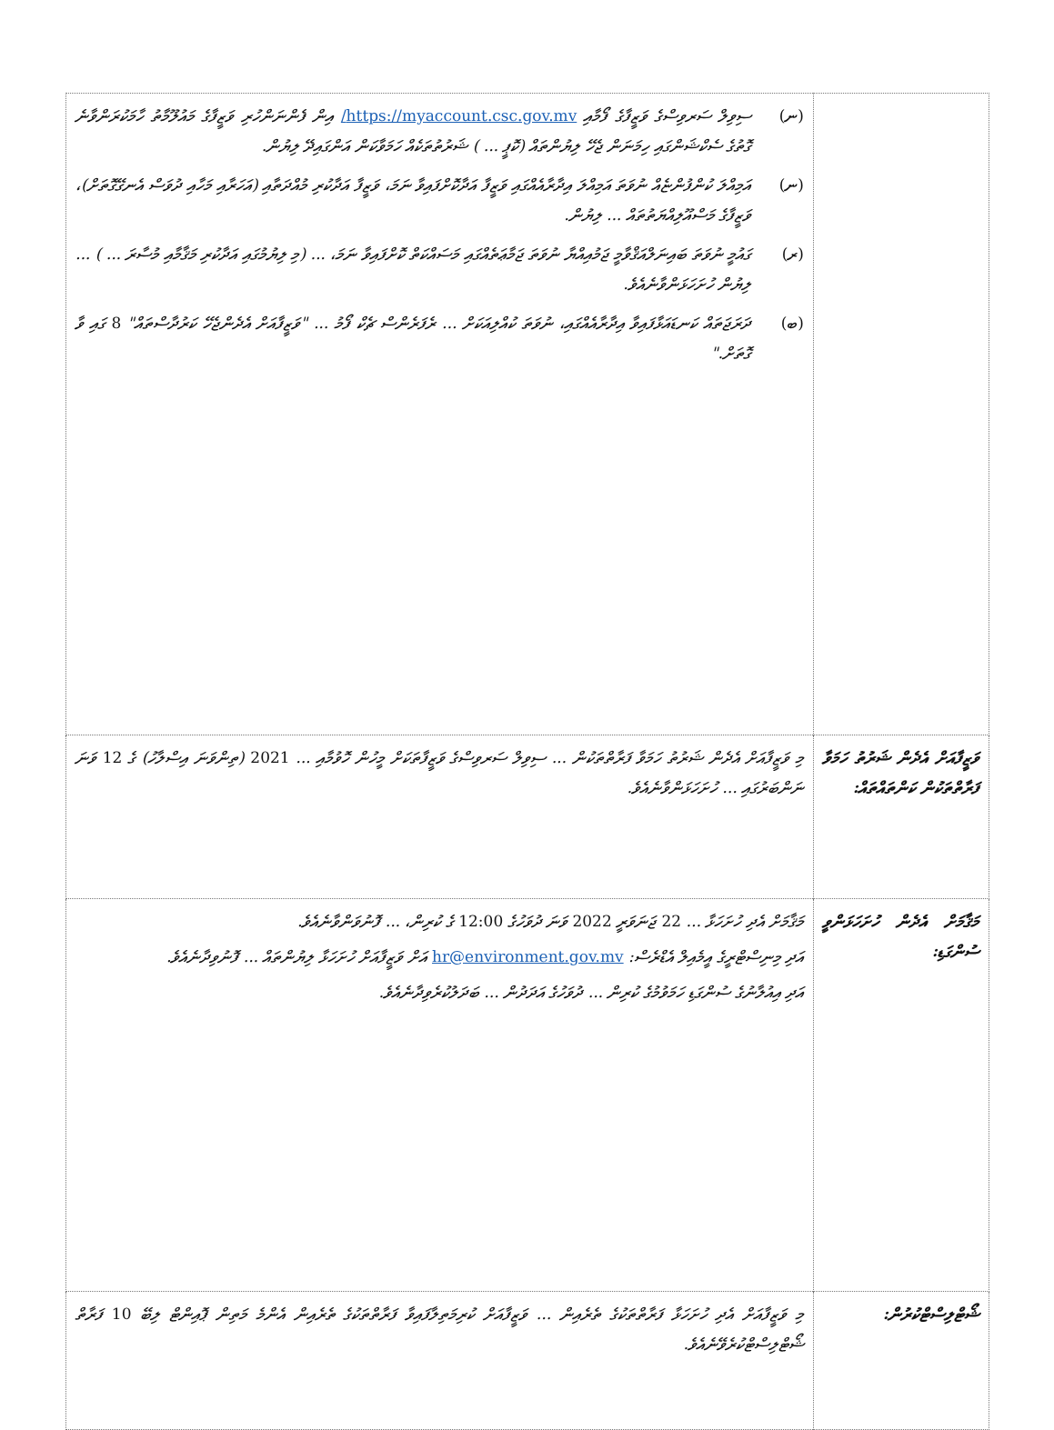| | (ނ) ސިވިލް ސަރވިސްގެ ވަޒީފާގެ ފޯމާއި https://myaccount.csc.gov.mv/ އިން ފެންނަންހުރި ވަޒީފާގެ މައުލޫމާތު ހާމަކުރަންވާނެ ގޮތުގެ ސެކްޝަންގައި ހިމަނަން ޖެހޭ ލިޔުންތައް (ކޮޕީ ... ) ޝަރުތުތަކެއް ހަމަވާކަން އަންގައިދޭ ލިޔުން. (ނ) އަމިއްލަ ކުންފުންޏެއް ނުވަތަ އަމިއްލަ އިދާރާއެއްގައި ވަޒީފާ އަދާކޮށްފައިވާ ނަމަ، ވަޒީފާ އަދާކުރި މުއްދަތާއި (އަހަރާއި މަހާއި ދުވަސް އެނގޭގޮތަށް)، ވަޒީފާގެ މަސްއޫލިއްޔަތުތައް ... ލިޔުން. (ރ) ގައުމީ ނުވަތަ ބައިނަލްއަޤްވާމީ ޖަމުއިއްޔާ ނުވަތަ ޖަމާޢަތެއްގައި މަސައްކަތް ކޮށްފައިވާ ނަމަ، ... (މި ލިޔުމުގައި އަދާކުރި މަޤާމާއި މުސާރަ ... ) ... ލިޔުން ހުށަހަޅަންވާނެއެވެ. (ބ) ދަރަޖަތައް ކަނޑައަޅާފައިވާ އިދާރާއެއްގައި، ނުވަތަ ކުއްލިއަކަށް ... ރެފަރެންސް ޗެކް ފޯމު ... "ވަޒީފާއަށް އެދެންޖެހޭ ކަރުދާސްތައް" 8 ގައި ވާ ގޮތަށް." |
| ވަޒީފާއަށް އެދެން ޝަރުތު ހަމަވާ ފަރާތްތަކުން ކަންތައްތައް: | މި ވަޒީފާއަށް އެދެން ޝަރުތު ހަމަވާ ފަރާތްތަކުން ... ސިވިލް ސަރވިސްގެ ވަޒީފާތަކަށް މީހުން ހޮވުމާއި ... 2021 (ތިންވަނަ އިސްލާހު) ގެ 12 ވަނަ ނަންބަރުގައި ... ހުށަހަޅަންވާނެއެވެ. |
| މަޤާމަށް އެދެން ހުށަހަޅަންވީ ސުންގަޑި: | މަޤާމަށް އެދި ހުށަހަޅާ ... 22 ޖަނަވަރީ 2022 ވަނަ ދުވަހުގެ 12:00 ގެ ކުރިން، ... ފޮނުވަންވާނެއެވެ. އަދި މިނިސްޓްރީގެ އީމެއިލް އެޑްރެސް: hr@environment.gov.mv އަށް ވަޒީފާއަށް ހުށަހަޅާ ލިޔުންތައް ... ފޮނުވިދާނެއެވެ. އަދި އިއުލާނުގެ ސުންގަޑި ހަމަވުމުގެ ކުރިން ... ދުވަހުގެ އަދަދުން ... ބަދަލުކުރެވިދާނެއެވެ. |
| ޝޯޓްލިސްޓްކުރުން: | މި ވަޒީފާއަށް އެދި ހުށަހަޅާ ފަރާތްތަކުގެ ތެރެއިން ... ވަޒީފާއަށް ކުރިމަތިލާފައިވާ ފަރާތްތަކުގެ ތެރެއިން އެންމެ މަތިން ޕޮއިންޓް ލިބޭ 10 ފަރާތް ޝޯޓްލިސްޓްކުރެވޭނެއެވެ. |